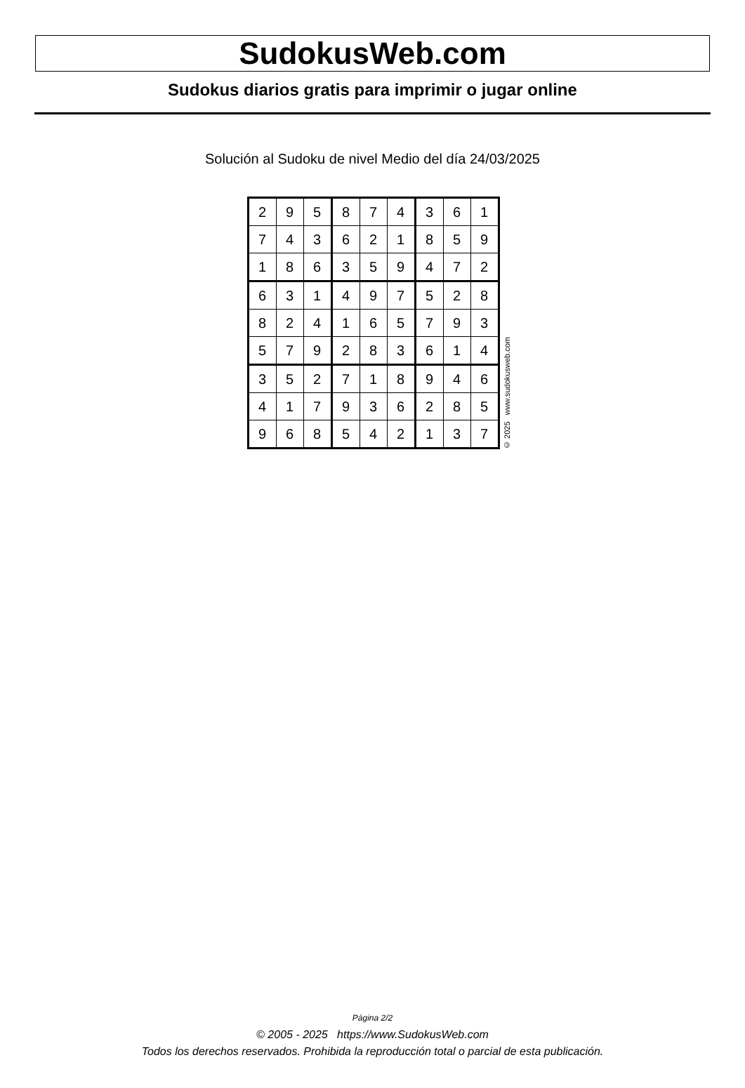SudokusWeb.com
Sudokus diarios gratis para imprimir o jugar online
Solución al Sudoku de nivel Medio del día 24/03/2025
| 2 | 9 | 5 | 8 | 7 | 4 | 3 | 6 | 1 |
| 7 | 4 | 3 | 6 | 2 | 1 | 8 | 5 | 9 |
| 1 | 8 | 6 | 3 | 5 | 9 | 4 | 7 | 2 |
| 6 | 3 | 1 | 4 | 9 | 7 | 5 | 2 | 8 |
| 8 | 2 | 4 | 1 | 6 | 5 | 7 | 9 | 3 |
| 5 | 7 | 9 | 2 | 8 | 3 | 6 | 1 | 4 |
| 3 | 5 | 2 | 7 | 1 | 8 | 9 | 4 | 6 |
| 4 | 1 | 7 | 9 | 3 | 6 | 2 | 8 | 5 |
| 9 | 6 | 8 | 5 | 4 | 2 | 1 | 3 | 7 |
© 2025 www.sudokusweb.com
Página 2/2
© 2005 - 2025 https://www.SudokusWeb.com
Todos los derechos reservados. Prohibida la reproducción total o parcial de esta publicación.